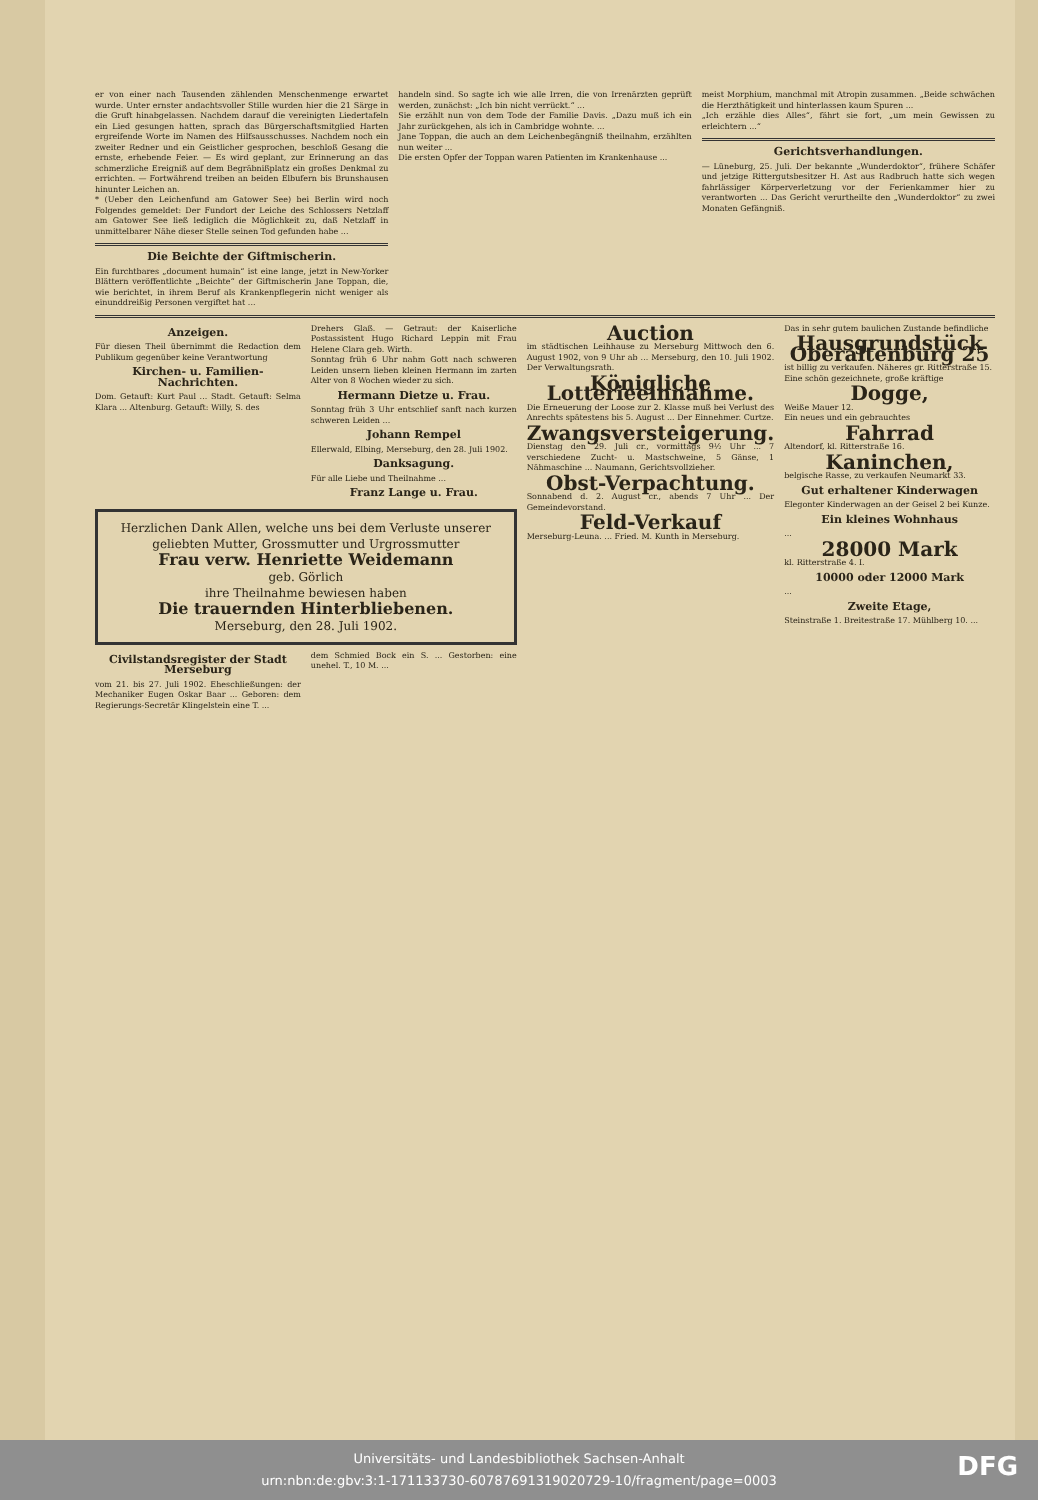er von einer nach Tausenden zählenden Menschenmenge erwartet wurde. Unter ernster andachtsvoller Stille wurden hier die 21 Särge in die Gruft hinabgelassen. Nachdem darauf die vereinigten Liedertafeln ein Lied gesungen hatten, sprach das Bürgerschaftsmitglied Harten ergreifende Worte im Namen des Hilfsausschusses. Nachdem noch ein zweiter Redner und ein Geistlicher gesprochen, beschloß Gesang die ernste, erhebende Feier. — Es wird geplant, zur Erinnerung an das schmerzliche Ereigniß auf dem Begräbnißplatz ein großes Denkmal zu errichten. — Fortwährend treiben an beiden Elbufern bis Brunshausen hinunter Leichen an.
* (Ueber den Leichenfund am Gatower See) bei Berlin wird noch Folgendes gemeldet: Der Fundort der Leiche des Schlossers Netzlaff am Gatower See ließ lediglich die Möglichkeit zu, daß Netzlaff in unmittelbarer Nähe dieser Stelle seinen Tod gefunden habe ...
Die Beichte der Giftmischerin.
Ein furchtbares „document humain“ ist eine lange, jetzt in New-Yorker Blättern veröffentlichte „Beichte“ der Giftmischerin Jane Toppan, die, wie berichtet, in ihrem Beruf als Krankenpflegerin nicht weniger als einunddreißig Personen vergiftet hat ...
handeln sind. So sagte ich wie alle Irren, die von Irrenärzten geprüft werden, zunächst: „Ich bin nicht verrückt.“ ...
Sie erzählt nun von dem Tode der Familie Davis. „Dazu muß ich ein Jahr zurückgehen, als ich in Cambridge wohnte. ...
Jane Toppan, die auch an dem Leichenbegängniß theilnahm, erzählten nun weiter ...
Die ersten Opfer der Toppan waren Patienten im Krankenhause ...
meist Morphium, manchmal mit Atropin zusammen. „Beide schwächen die Herzthätigkeit und hinterlassen kaum Spuren ...
„Ich erzähle dies Alles“, fährt sie fort, „um mein Gewissen zu erleichtern ...“
Gerichtsverhandlungen.
— Lüneburg, 25. Juli. Der bekannte „Wunderdoktor“, frühere Schäfer und jetzige Rittergutsbesitzer H. Ast aus Radbruch hatte sich wegen fahrlässiger Körperverletzung vor der Ferienkammer hier zu verantworten ... Das Gericht verurtheilte den „Wunderdoktor“ zu zwei Monaten Gefängniß.
Anzeigen.
Für diesen Theil übernimmt die Redaction dem Publikum gegenüber keine Verantwortung
Kirchen- u. Familien-Nachrichten.
Dom. Getauft: Kurt Paul ... Stadt. Getauft: Selma Klara ... Altenburg. Getauft: Willy, S. des
Drehers Glaß. — Getraut: der Kaiserliche Postassistent Hugo Richard Leppin mit Frau Helene Clara geb. Wirth.
Sonntag früh 6 Uhr nahm Gott nach schweren Leiden unsern lieben kleinen Hermann im zarten Alter von 8 Wochen wieder zu sich.
Hermann Dietze u. Frau.
Sonntag früh 3 Uhr entschlief sanft nach kurzen schweren Leiden ...
Johann Rempel
Ellerwald, Elbing, Merseburg, den 28. Juli 1902.
Danksagung.
Für alle Liebe und Theilnahme ...
Franz Lange u. Frau.
Herzlichen Dank Allen, welche uns bei dem Verluste unserer geliebten Mutter, Grossmutter und Urgrossmutter
Frau verw. Henriette Weidemann
geb. Görlich
ihre Theilnahme bewiesen haben
Die trauernden Hinterbliebenen.
Merseburg, den 28. Juli 1902.
Civilstandsregister der Stadt Merseburg
vom 21. bis 27. Juli 1902. Eheschließungen: der Mechaniker Eugen Oskar Baar ... Geboren: dem Regierungs-Secretär Klingelstein eine T. ...
dem Schmied Bock ein S. ... Gestorben: eine unehel. T., 10 M. ...
Auction
im städtischen Leihhause zu Merseburg Mittwoch den 6. August 1902, von 9 Uhr ab ... Merseburg, den 10. Juli 1902. Der Verwaltungsrath.
Königliche Lotterieeinnahme.
Die Erneuerung der Loose zur 2. Klasse muß bei Verlust des Anrechts spätestens bis 5. August ... Der Einnehmer. Curtze.
Zwangsversteigerung.
Dienstag den 29. Juli cr., vormittags 9½ Uhr ... 7 verschiedene Zucht- u. Mastschweine, 5 Gänse, 1 Nähmaschine ... Naumann, Gerichtsvollzieher.
Obst-Verpachtung.
Sonnabend d. 2. August cr., abends 7 Uhr ... Der Gemeindevorstand.
Feld-Verkauf
Merseburg-Leuna. ... Fried. M. Kunth in Merseburg.
Das in sehr gutem baulichen Zustande befindliche
Hausgrundstück Oberaltenburg 25
ist billig zu verkaufen. Näheres gr. Ritterstraße 15.
Eine schön gezeichnete, große kräftige
Dogge,
Weiße Mauer 12.
Ein neues und ein gebrauchtes
Fahrrad
Altendorf, kl. Ritterstraße 16.
Kaninchen,
belgische Rasse, zu verkaufen Neumarkt 33.
Gut erhaltener Kinderwagen
Elegonter Kinderwagen an der Geisel 2 bei Kunze.
Ein kleines Wohnhaus
...
28000 Mark
kl. Ritterstraße 4. I.
10000 oder 12000 Mark
...
Zweite Etage,
Steinstraße 1. Breitestraße 17. Mühlberg 10. ...
Universitäts- und Landesbibliothek Sachsen-Anhalt
urn:nbn:de:gbv:3:1-171133730-60787691319020729-10/fragment/page=0003
DFG